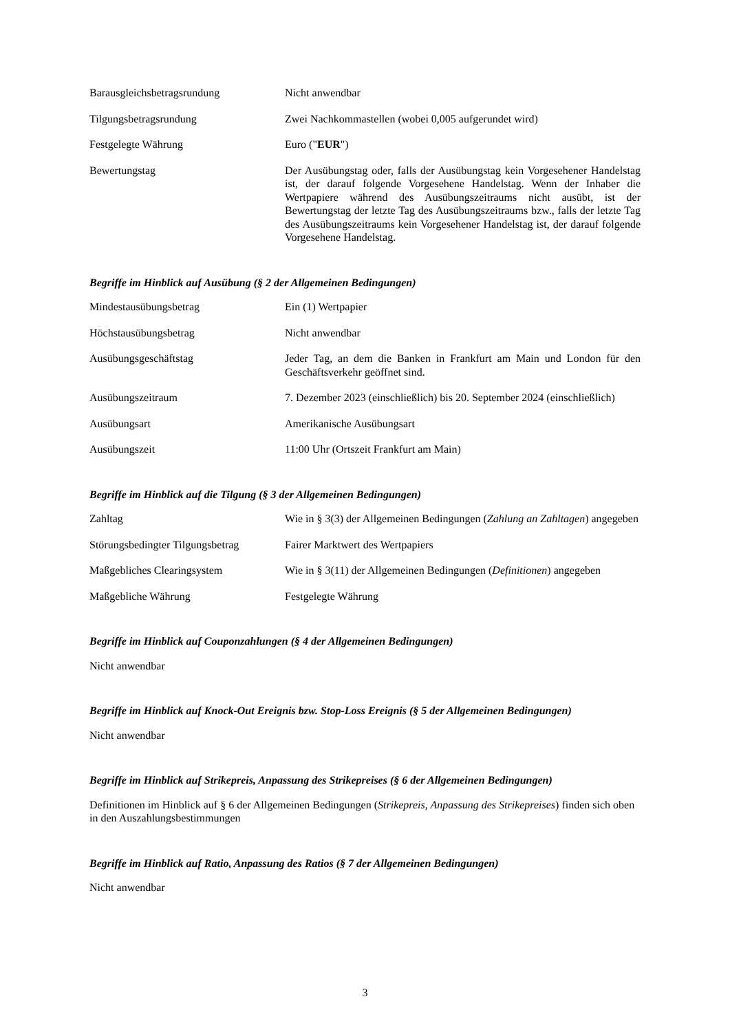Barausgleichsbetragsrundung Nicht anwendbar
Tilgungsbetragsrundung Zwei Nachkommastellen (wobei 0,005 aufgerundet wird)
Festgelegte Währung Euro ("EUR")
Bewertungstag Der Ausübungstag oder, falls der Ausübungstag kein Vorgesehener Handelstag ist, der darauf folgende Vorgesehene Handelstag. Wenn der Inhaber die Wertpapiere während des Ausübungszeitraums nicht ausübt, ist der Bewertungstag der letzte Tag des Ausübungszeitraums bzw., falls der letzte Tag des Ausübungszeitraums kein Vorgesehener Handelstag ist, der darauf folgende Vorgesehene Handelstag.
Begriffe im Hinblick auf Ausübung (§ 2 der Allgemeinen Bedingungen)
Mindestausübungsbetrag Ein (1) Wertpapier
Höchstausübungsbetrag Nicht anwendbar
Ausübungsgeschäftstag Jeder Tag, an dem die Banken in Frankfurt am Main und London für den Geschäftsverkehr geöffnet sind.
Ausübungszeitraum 7. Dezember 2023 (einschließlich) bis 20. September 2024 (einschließlich)
Ausübungsart Amerikanische Ausübungsart
Ausübungszeit 11:00 Uhr (Ortszeit Frankfurt am Main)
Begriffe im Hinblick auf die Tilgung (§ 3 der Allgemeinen Bedingungen)
Zahltag Wie in § 3(3) der Allgemeinen Bedingungen (Zahlung an Zahltagen) angegeben
Störungsbedingter Tilgungsbetrag
Fairer Marktwert des Wertpapiers
Maßgebliches Clearingsystem Wie in § 3(11) der Allgemeinen Bedingungen (Definitionen) angegeben
Maßgebliche Währung Festgelegte Währung
Begriffe im Hinblick auf Couponzahlungen (§ 4 der Allgemeinen Bedingungen)
Nicht anwendbar
Begriffe im Hinblick auf Knock-Out Ereignis bzw. Stop-Loss Ereignis (§ 5 der Allgemeinen Bedingungen)
Nicht anwendbar
Begriffe im Hinblick auf Strikepreis, Anpassung des Strikepreises (§ 6 der Allgemeinen Bedingungen)
Definitionen im Hinblick auf § 6 der Allgemeinen Bedingungen (Strikepreis, Anpassung des Strikepreises) finden sich oben in den Auszahlungsbestimmungen
Begriffe im Hinblick auf Ratio, Anpassung des Ratios (§ 7 der Allgemeinen Bedingungen)
Nicht anwendbar
3